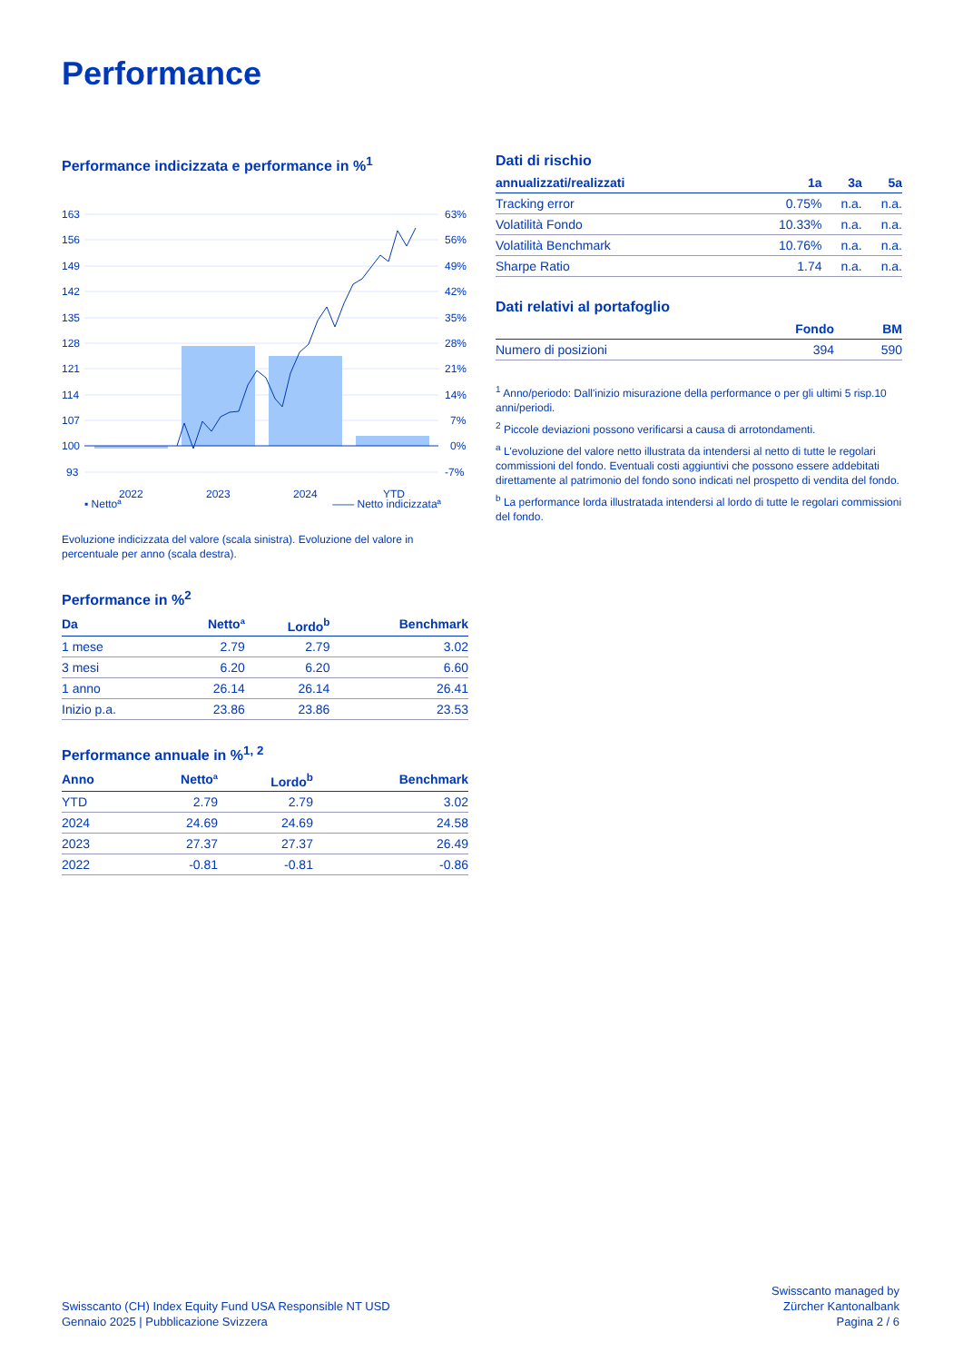Performance
Performance indicizzata e performance in %<sup>1</sup>
163
156
149
142
135
128
121
114
107
100
93
63%
56%
49%
42%
35%
28%
21%
14%
7%
0%
-7%
2022
2023
2024
YTD
▪ Nettoª —— Netto indicizzataª
Evoluzione indicizzata del valore (scala sinistra). Evoluzione del valore in percentuale per anno (scala destra).
Performance in %<sup>2</sup>
| Da | Nettoª | Lordo<sup>b</sup> | Benchmark |
| --- | --- | --- | --- |
| 1 mese | 2.79 | 2.79 | 3.02 |
| 3 mesi | 6.20 | 6.20 | 6.60 |
| 1 anno | 26.14 | 26.14 | 26.41 |
| Inizio p.a. | 23.86 | 23.86 | 23.53 |
Performance annuale in %<sup>1, 2</sup>
| Anno | Nettoª | Lordo<sup>b</sup> | Benchmark |
| --- | --- | --- | --- |
| YTD | 2.79 | 2.79 | 3.02 |
| 2024 | 24.69 | 24.69 | 24.58 |
| 2023 | 27.37 | 27.37 | 26.49 |
| 2022 | -0.81 | -0.81 | -0.86 |
Dati di rischio
| annualizzati/realizzati | 1a | 3a | 5a |
| --- | --- | --- | --- |
| Tracking error | 0.75% | n.a. | n.a. |
| Volatilità Fondo | 10.33% | n.a. | n.a. |
| Volatilità Benchmark | 10.76% | n.a. | n.a. |
| Sharpe Ratio | 1.74 | n.a. | n.a. |
Dati relativi al portafoglio
| | Fondo | BM |
| --- | --- | --- |
| Numero di posizioni | 394 | 590 |
<sup>1</sup> Anno/periodo: Dall'inizio misurazione della performance o per gli ultimi 5 risp.10 anni/periodi.
<sup>2</sup> Piccole deviazioni possono verificarsi a causa di arrotondamenti.
<sup>a</sup> L'evoluzione del valore netto illustrata da intendersi al netto di tutte le regolari commissioni del fondo. Eventuali costi aggiuntivi che possono essere addebitati direttamente al patrimonio del fondo sono indicati nel prospetto di vendita del fondo.
<sup>b</sup> La performance lorda illustratada intendersi al lordo di tutte le regolari commissioni del fondo.
Swisscanto (CH) Index Equity Fund USA Responsible NT USD
Gennaio 2025 | Pubblicazione Svizzera
Swisscanto managed by
Zürcher Kantonalbank
Pagina 2 / 6